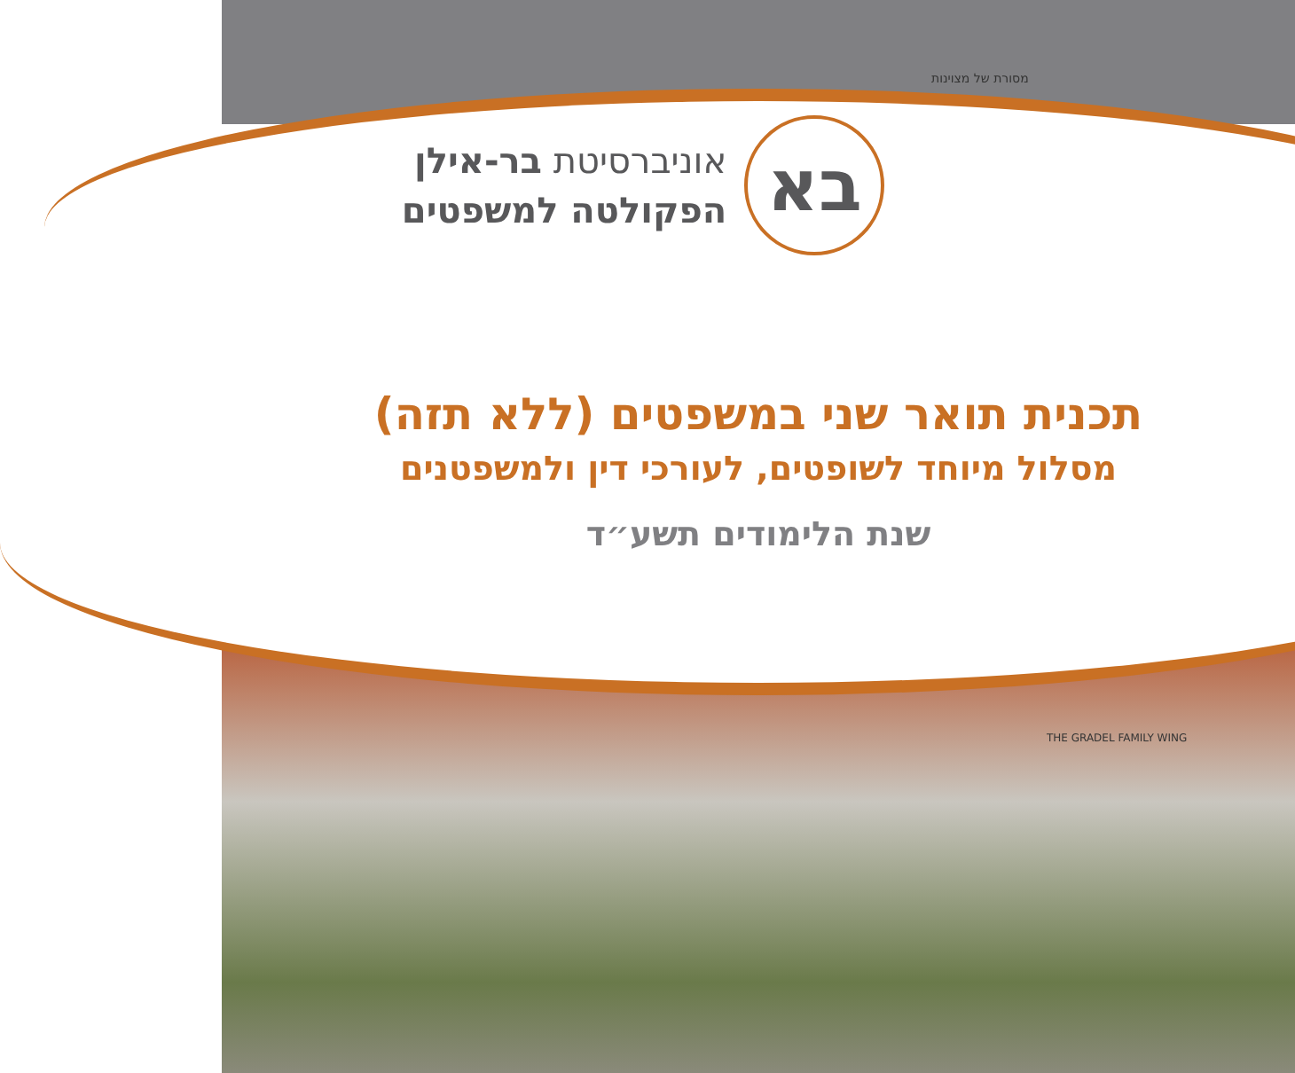בא
אוניברסיטת בר-אילן
הפקולטה למשפטים
מסורת של מצוינות
תכנית תואר שני במשפטים (ללא תזה)
מסלול מיוחד לשופטים, לעורכי דין ולמשפטנים
שנת הלימודים תשע״ד
THE GRADEL FAMILY WING